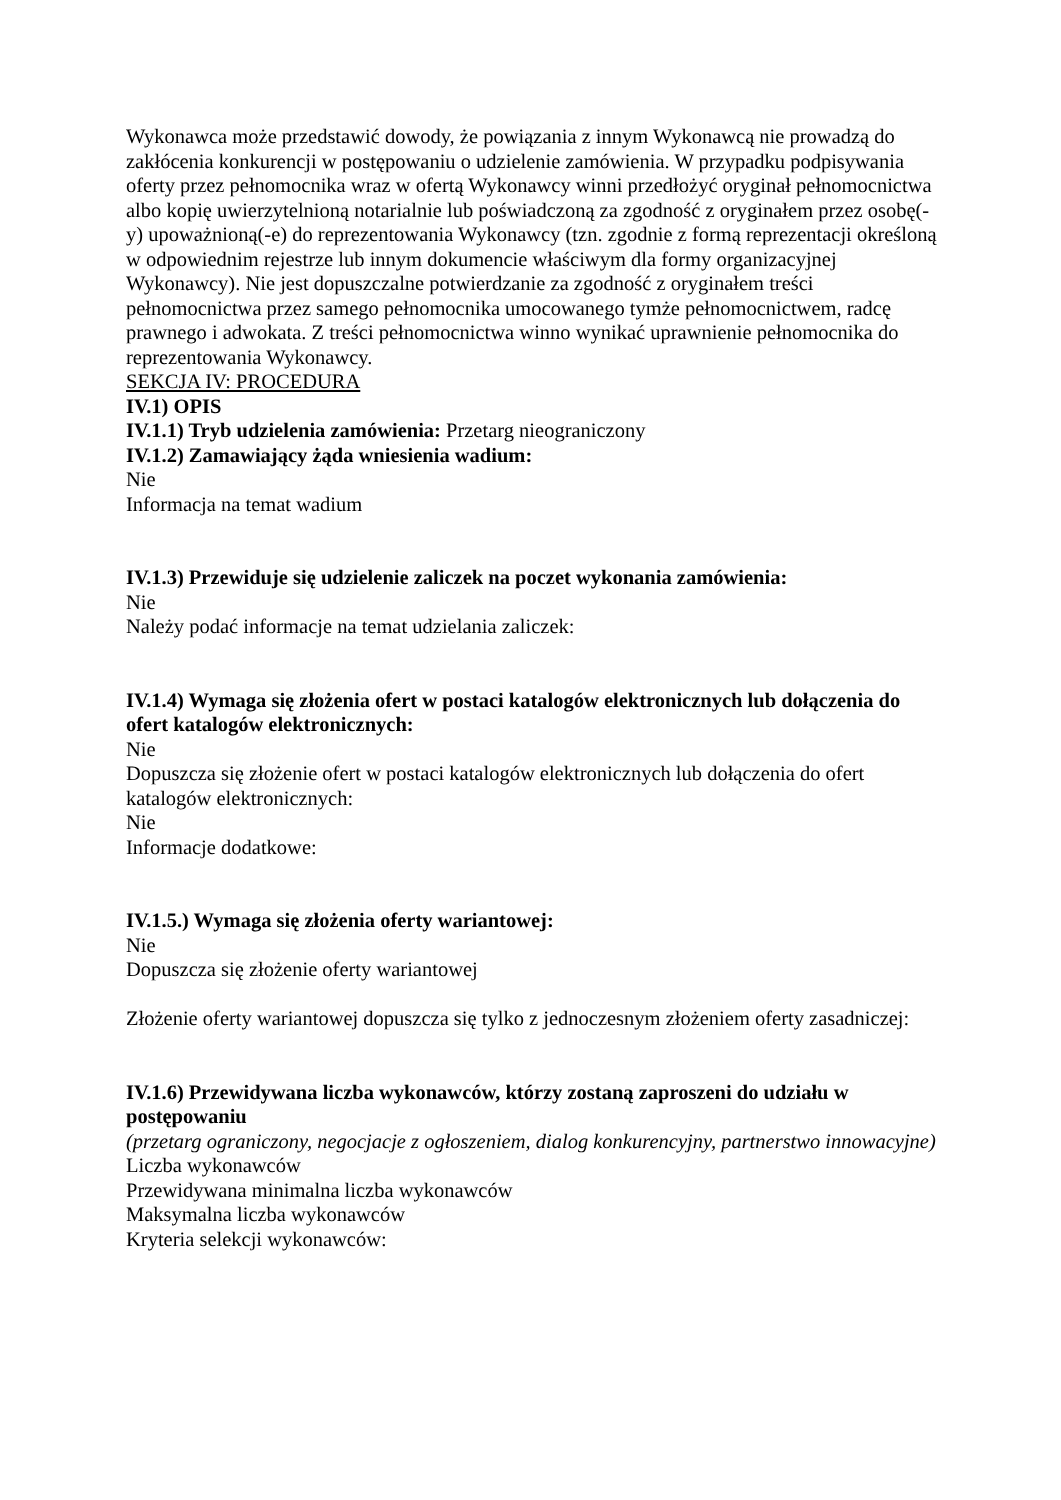Wykonawca może przedstawić dowody, że powiązania z innym Wykonawcą nie prowadzą do zakłócenia konkurencji w postępowaniu o udzielenie zamówienia. W przypadku podpisywania oferty przez pełnomocnika wraz w ofertą Wykonawcy winni przedłożyć oryginał pełnomocnictwa albo kopię uwierzytelnioną notarialnie lub poświadczoną za zgodność z oryginałem przez osobę(-y) upoważnioną(-e) do reprezentowania Wykonawcy (tzn. zgodnie z formą reprezentacji określoną w odpowiednim rejestrze lub innym dokumencie właściwym dla formy organizacyjnej Wykonawcy). Nie jest dopuszczalne potwierdzanie za zgodność z oryginałem treści pełnomocnictwa przez samego pełnomocnika umocowanego tymże pełnomocnictwem, radcę prawnego i adwokata. Z treści pełnomocnictwa winno wynikać uprawnienie pełnomocnika do reprezentowania Wykonawcy.
SEKCJA IV: PROCEDURA
IV.1) OPIS
IV.1.1) Tryb udzielenia zamówienia: Przetarg nieograniczony
IV.1.2) Zamawiający żąda wniesienia wadium:
Nie
Informacja na temat wadium
IV.1.3) Przewiduje się udzielenie zaliczek na poczet wykonania zamówienia:
Nie
Należy podać informacje na temat udzielania zaliczek:
IV.1.4) Wymaga się złożenia ofert w postaci katalogów elektronicznych lub dołączenia do ofert katalogów elektronicznych:
Nie
Dopuszcza się złożenie ofert w postaci katalogów elektronicznych lub dołączenia do ofert katalogów elektronicznych:
Nie
Informacje dodatkowe:
IV.1.5.) Wymaga się złożenia oferty wariantowej:
Nie
Dopuszcza się złożenie oferty wariantowej
Złożenie oferty wariantowej dopuszcza się tylko z jednoczesnym złożeniem oferty zasadniczej:
IV.1.6) Przewidywana liczba wykonawców, którzy zostaną zaproszeni do udziału w postępowaniu
(przetarg ograniczony, negocjacje z ogłoszeniem, dialog konkurencyjny, partnerstwo innowacyjne)
Liczba wykonawców
Przewidywana minimalna liczba wykonawców
Maksymalna liczba wykonawców
Kryteria selekcji wykonawców: